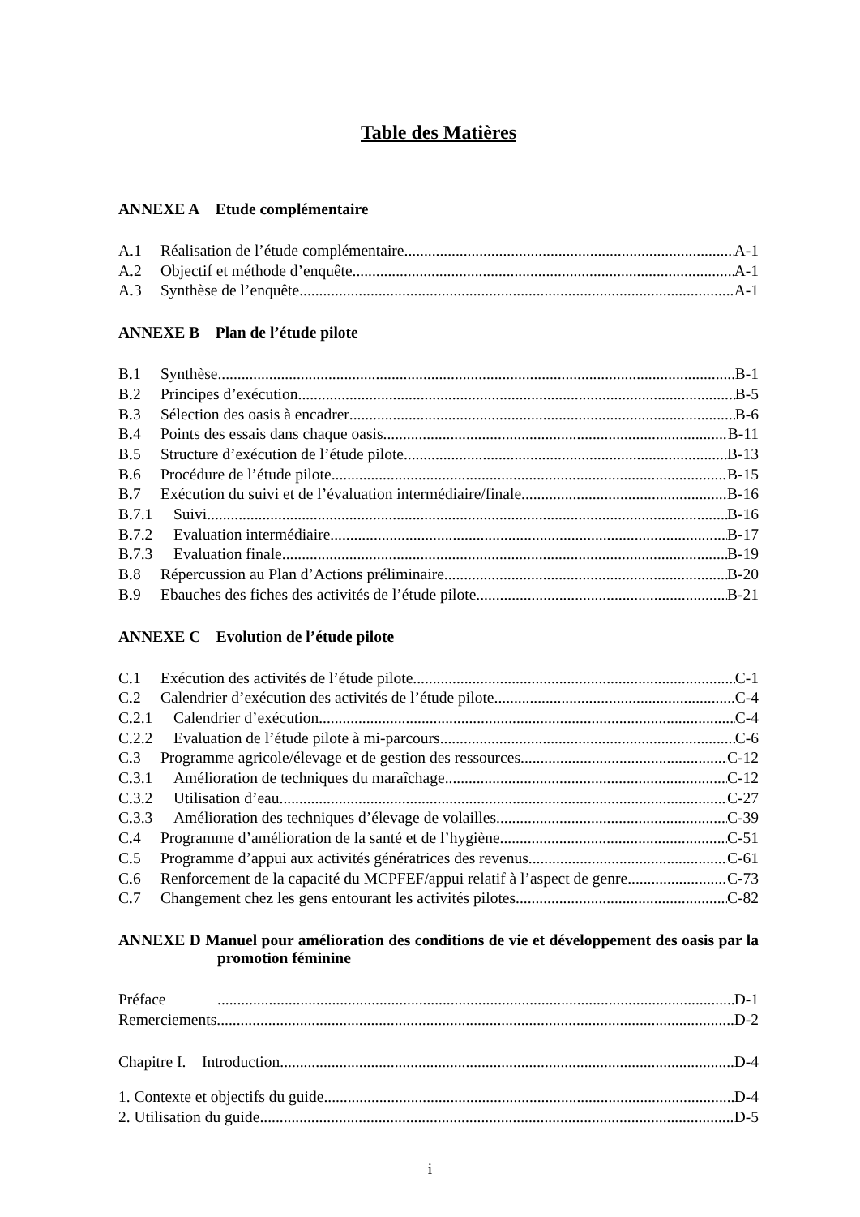Table des Matières
ANNEXE A Etude complémentaire
A.1 Réalisation de l’étude complémentaire A-1
A.2 Objectif et méthode d’enquête A-1
A.3 Synthèse de l’enquête A-1
ANNEXE B Plan de l’étude pilote
B.1 Synthèse B-1
B.2 Principes d’exécution B-5
B.3 Sélection des oasis à encadrer B-6
B.4 Points des essais dans chaque oasis B-11
B.5 Structure d’exécution de l’étude pilote B-13
B.6 Procédure de l’étude pilote B-15
B.7 Exécution du suivi et de l’évaluation intermédiaire/finale B-16
B.7.1 Suivi B-16
B.7.2 Evaluation intermédiaire B-17
B.7.3 Evaluation finale B-19
B.8 Répercussion au Plan d’Actions préliminaire B-20
B.9 Ebauches des fiches des activités de l’étude pilote B-21
ANNEXE C Evolution de l’étude pilote
C.1 Exécution des activités de l’étude pilote C-1
C.2 Calendrier d’exécution des activités de l’étude pilote C-4
C.2.1 Calendrier d’exécution C-4
C.2.2 Evaluation de l’étude pilote à mi-parcours C-6
C.3 Programme agricole/élevage et de gestion des ressources C-12
C.3.1 Amélioration de techniques du maraîchage C-12
C.3.2 Utilisation d’eau C-27
C.3.3 Amélioration des techniques d’élevage de volailles C-39
C.4 Programme d’amélioration de la santé et de l’hygiène C-51
C.5 Programme d’appui aux activités génératrices des revenus C-61
C.6 Renforcement de la capacité du MCPFEF/appui relatif à l’aspect de genre C-73
C.7 Changement chez les gens entourant les activités pilotes C-82
ANNEXE D Manuel pour amélioration des conditions de vie et développement des oasis par la promotion féminine
Préface D-1
Remerciements D-2
Chapitre I. Introduction D-4
1. Contexte et objectifs du guide D-4
2. Utilisation du guide D-5
i